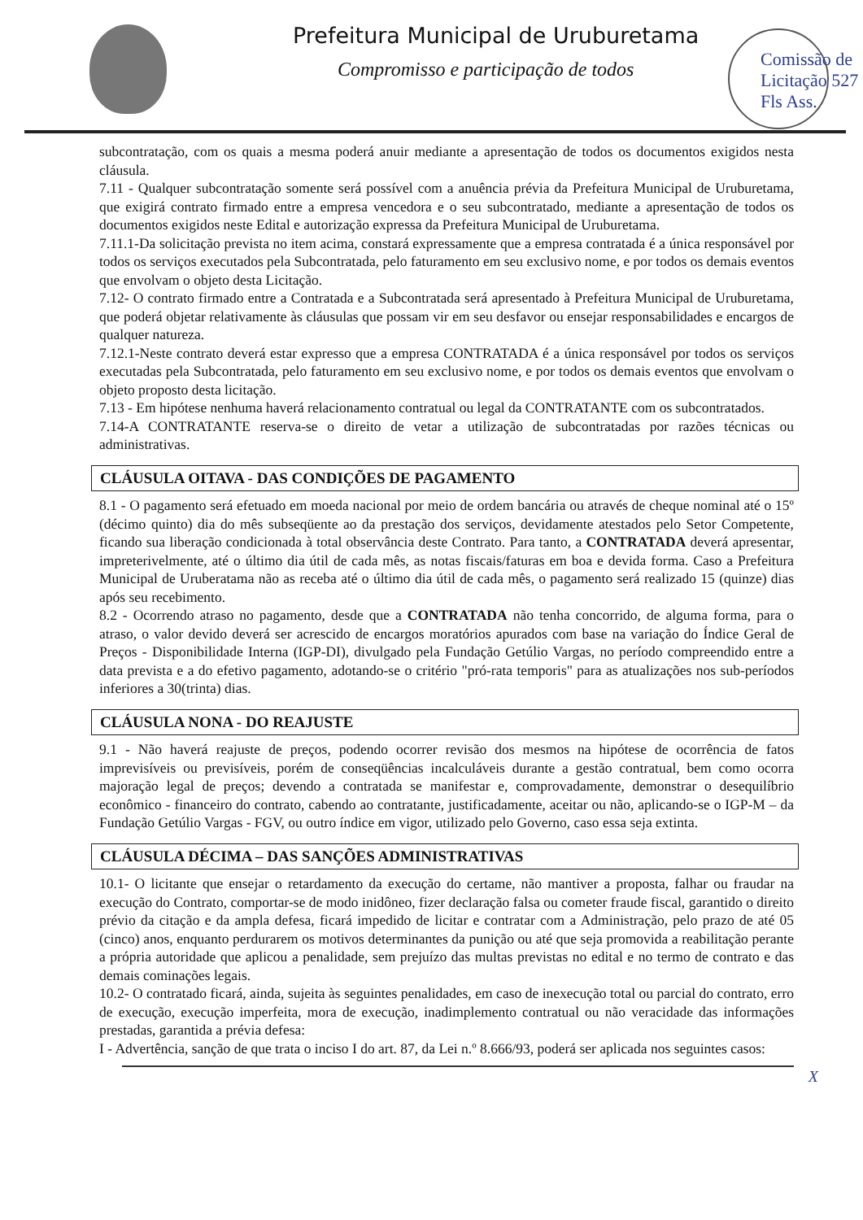Prefeitura Municipal de Uruburetama
Compromisso e participação de todos
Comissão de Licitação 527 Fls Ass.
subcontratação, com os quais a mesma poderá anuir mediante a apresentação de todos os documentos exigidos nesta cláusula.
7.11 - Qualquer subcontratação somente será possível com a anuência prévia da Prefeitura Municipal de Uruburetama, que exigirá contrato firmado entre a empresa vencedora e o seu subcontratado, mediante a apresentação de todos os documentos exigidos neste Edital e autorização expressa da Prefeitura Municipal de Uruburetama.
7.11.1-Da solicitação prevista no item acima, constará expressamente que a empresa contratada é a única responsável por todos os serviços executados pela Subcontratada, pelo faturamento em seu exclusivo nome, e por todos os demais eventos que envolvam o objeto desta Licitação.
7.12- O contrato firmado entre a Contratada e a Subcontratada será apresentado à Prefeitura Municipal de Uruburetama, que poderá objetar relativamente às cláusulas que possam vir em seu desfavor ou ensejar responsabilidades e encargos de qualquer natureza.
7.12.1-Neste contrato deverá estar expresso que a empresa CONTRATADA é a única responsável por todos os serviços executadas pela Subcontratada, pelo faturamento em seu exclusivo nome, e por todos os demais eventos que envolvam o objeto proposto desta licitação.
7.13 - Em hipótese nenhuma haverá relacionamento contratual ou legal da CONTRATANTE com os subcontratados.
7.14-A CONTRATANTE reserva-se o direito de vetar a utilização de subcontratadas por razões técnicas ou administrativas.
CLÁUSULA OITAVA - DAS CONDIÇÕES DE PAGAMENTO
8.1 - O pagamento será efetuado em moeda nacional por meio de ordem bancária ou através de cheque nominal até o 15º (décimo quinto) dia do mês subseqüente ao da prestação dos serviços, devidamente atestados pelo Setor Competente, ficando sua liberação condicionada à total observância deste Contrato. Para tanto, a CONTRATADA deverá apresentar, impreterivelmente, até o último dia útil de cada mês, as notas fiscais/faturas em boa e devida forma. Caso a Prefeitura Municipal de Uruberatama não as receba até o último dia útil de cada mês, o pagamento será realizado 15 (quinze) dias após seu recebimento.
8.2 - Ocorrendo atraso no pagamento, desde que a CONTRATADA não tenha concorrido, de alguma forma, para o atraso, o valor devido deverá ser acrescido de encargos moratórios apurados com base na variação do Índice Geral de Preços - Disponibilidade Interna (IGP-DI), divulgado pela Fundação Getúlio Vargas, no período compreendido entre a data prevista e a do efetivo pagamento, adotando-se o critério "pró-rata temporis" para as atualizações nos sub-períodos inferiores a 30(trinta) dias.
CLÁUSULA NONA - DO REAJUSTE
9.1 - Não haverá reajuste de preços, podendo ocorrer revisão dos mesmos na hipótese de ocorrência de fatos imprevisíveis ou previsíveis, porém de conseqüências incalculáveis durante a gestão contratual, bem como ocorra majoração legal de preços; devendo a contratada se manifestar e, comprovadamente, demonstrar o desequilíbrio econômico - financeiro do contrato, cabendo ao contratante, justificadamente, aceitar ou não, aplicando-se o IGP-M – da Fundação Getúlio Vargas - FGV, ou outro índice em vigor, utilizado pelo Governo, caso essa seja extinta.
CLÁUSULA DÉCIMA – DAS SANÇÕES ADMINISTRATIVAS
10.1- O licitante que ensejar o retardamento da execução do certame, não mantiver a proposta, falhar ou fraudar na execução do Contrato, comportar-se de modo inidôneo, fizer declaração falsa ou cometer fraude fiscal, garantido o direito prévio da citação e da ampla defesa, ficará impedido de licitar e contratar com a Administração, pelo prazo de até 05 (cinco) anos, enquanto perdurarem os motivos determinantes da punição ou até que seja promovida a reabilitação perante a própria autoridade que aplicou a penalidade, sem prejuízo das multas previstas no edital e no termo de contrato e das demais cominações legais.
10.2- O contratado ficará, ainda, sujeita às seguintes penalidades, em caso de inexecução total ou parcial do contrato, erro de execução, execução imperfeita, mora de execução, inadimplemento contratual ou não veracidade das informações prestadas, garantida a prévia defesa:
I - Advertência, sanção de que trata o inciso I do art. 87, da Lei n.º 8.666/93, poderá ser aplicada nos seguintes casos:
X